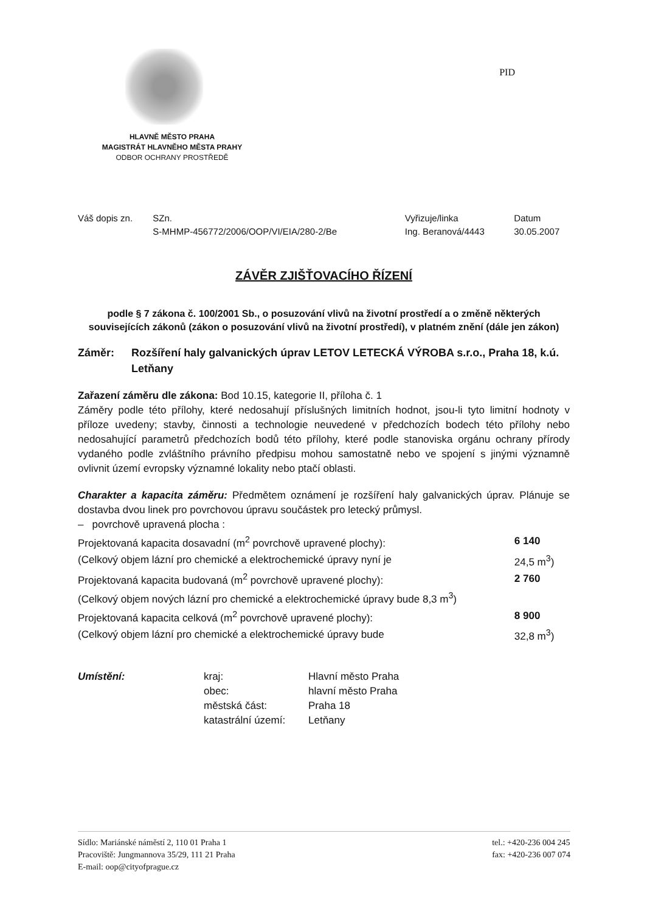PID
HLAVNĚ MĚSTO PRAHA
MAGISTRÁT HLAVNĚHO MĚSTA PRAHY
ODBOR OCHRANY PROSTŘEDĚ
| Váš dopis zn. | SZn. S-MHMP-456772/2006/OOP/VI/EIA/280-2/Be | Vyřizuje/linka Ing. Beranová/4443 | Datum 30.05.2007 |
ZÁVĚR ZJIŠŤOVACÍHO ŘÍZENÍ
podle § 7 zákona č. 100/2001 Sb., o posuzování vlivů na životní prostředí a o změně některých souvisejících zákonů (zákon o posuzování vlivů na životní prostředí), v platném znění (dále jen zákon)
Záměr: Rozšíření haly galvanických úprav LETOV LETECKÁ VÝROBA s.r.o., Praha 18, k.ú. Letňany
Zařazení záměru dle zákona: Bod 10.15, kategorie II, příloha č. 1
Záměry podle této přílohy, které nedosahují příslušných limitních hodnot, jsou-li tyto limitní hodnoty v příloze uvedeny; stavby, činnosti a technologie neuvedené v předchozích bodech této přílohy nebo nedosahující parametrů předchozích bodů této přílohy, které podle stanoviska orgánu ochrany přírody vydaného podle zvláštního právního předpisu mohou samostatně nebo ve spojení s jinými významně ovlivnit území evropsky významné lokality nebo ptačí oblasti.
Charakter a kapacita záměru: Předmětem oznámení je rozšíření haly galvanických úprav. Plánuje se dostavba dvou linek pro povrchovou úpravu součástek pro letecký průmysl.
| – povrchově upravená plocha : | |
| Projektovaná kapacita dosavadní (m<sup>2</sup> povrchově upravené plochy): | 6 140 |
| (Celkový objem lázní pro chemické a elektrochemické úpravy nyní je | 24,5 m<sup>3</sup>) |
| Projektovaná kapacita budovaná (m<sup>2</sup> povrchově upravené plochy): | 2 760 |
| (Celkový objem nových lázní pro chemické a elektrochemické úpravy bude 8,3 m<sup>3</sup>) | |
| Projektovaná kapacita celková (m<sup>2</sup> povrchově upravené plochy): | 8 900 |
| (Celkový objem lázní pro chemické a elektrochemické úpravy bude | 32,8 m<sup>3</sup>) |
| Umístění: | kraj: | Hlavní město Praha |
| | obec: | hlavní město Praha |
| | městská část: | Praha 18 |
| | katastrální území: | Letňany |
Sídlo: Mariánské náměstí 2, 110 01 Praha 1
Pracoviště: Jungmannova 35/29, 111 21 Praha
E-mail: oop@cityofprague.cz
tel.: +420-236 004 245
fax: +420-236 007 074